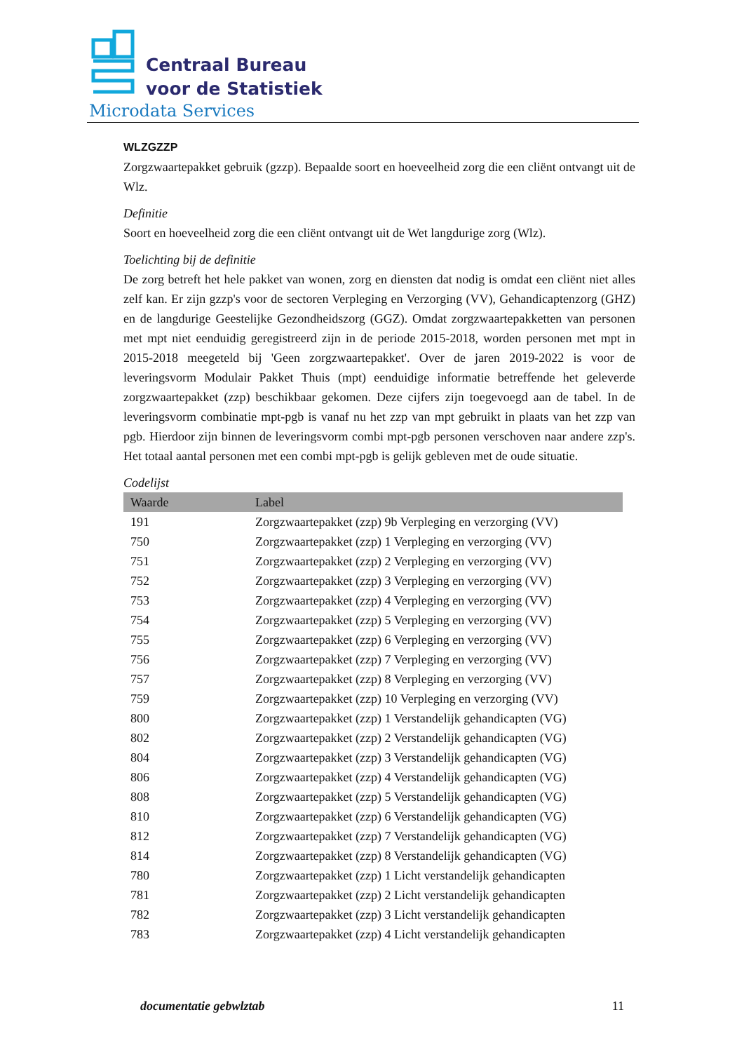Centraal Bureau
voor de Statistiek
Microdata Services
WLZGZZP
Zorgzwaartepakket gebruik (gzzp). Bepaalde soort en hoeveelheid zorg die een cliënt ontvangt uit de Wlz.
Definitie
Soort en hoeveelheid zorg die een cliënt ontvangt uit de Wet langdurige zorg (Wlz).
Toelichting bij de definitie
De zorg betreft het hele pakket van wonen, zorg en diensten dat nodig is omdat een cliënt niet alles zelf kan. Er zijn gzzp's voor de sectoren Verpleging en Verzorging (VV), Gehandicaptenzorg (GHZ) en de langdurige Geestelijke Gezondheidszorg (GGZ). Omdat zorgzwaartepakketten van personen met mpt niet eenduidig geregistreerd zijn in de periode 2015-2018, worden personen met mpt in 2015-2018 meegeteld bij 'Geen zorgzwaartepakket'. Over de jaren 2019-2022 is voor de leveringsvorm Modulair Pakket Thuis (mpt) eenduidige informatie betreffende het geleverde zorgzwaartepakket (zzp) beschikbaar gekomen. Deze cijfers zijn toegevoegd aan de tabel. In de leveringsvorm combinatie mpt-pgb is vanaf nu het zzp van mpt gebruikt in plaats van het zzp van pgb. Hierdoor zijn binnen de leveringsvorm combi mpt-pgb personen verschoven naar andere zzp's. Het totaal aantal personen met een combi mpt-pgb is gelijk gebleven met de oude situatie.
Codelijst
| Waarde | Label |
| --- | --- |
| 191 | Zorgzwaartepakket (zzp) 9b Verpleging en verzorging (VV) |
| 750 | Zorgzwaartepakket (zzp) 1 Verpleging en verzorging (VV) |
| 751 | Zorgzwaartepakket (zzp) 2 Verpleging en verzorging (VV) |
| 752 | Zorgzwaartepakket (zzp) 3 Verpleging en verzorging (VV) |
| 753 | Zorgzwaartepakket (zzp) 4 Verpleging en verzorging (VV) |
| 754 | Zorgzwaartepakket (zzp) 5 Verpleging en verzorging (VV) |
| 755 | Zorgzwaartepakket (zzp) 6 Verpleging en verzorging (VV) |
| 756 | Zorgzwaartepakket (zzp) 7 Verpleging en verzorging (VV) |
| 757 | Zorgzwaartepakket (zzp) 8 Verpleging en verzorging (VV) |
| 759 | Zorgzwaartepakket (zzp) 10 Verpleging en verzorging (VV) |
| 800 | Zorgzwaartepakket (zzp) 1 Verstandelijk gehandicapten (VG) |
| 802 | Zorgzwaartepakket (zzp) 2 Verstandelijk gehandicapten (VG) |
| 804 | Zorgzwaartepakket (zzp) 3 Verstandelijk gehandicapten (VG) |
| 806 | Zorgzwaartepakket (zzp) 4 Verstandelijk gehandicapten (VG) |
| 808 | Zorgzwaartepakket (zzp) 5 Verstandelijk gehandicapten (VG) |
| 810 | Zorgzwaartepakket (zzp) 6 Verstandelijk gehandicapten (VG) |
| 812 | Zorgzwaartepakket (zzp) 7 Verstandelijk gehandicapten (VG) |
| 814 | Zorgzwaartepakket (zzp) 8 Verstandelijk gehandicapten (VG) |
| 780 | Zorgzwaartepakket (zzp) 1 Licht verstandelijk gehandicapten |
| 781 | Zorgzwaartepakket (zzp) 2 Licht verstandelijk gehandicapten |
| 782 | Zorgzwaartepakket (zzp) 3 Licht verstandelijk gehandicapten |
| 783 | Zorgzwaartepakket (zzp) 4 Licht verstandelijk gehandicapten |
documentatie gebwlztab 11